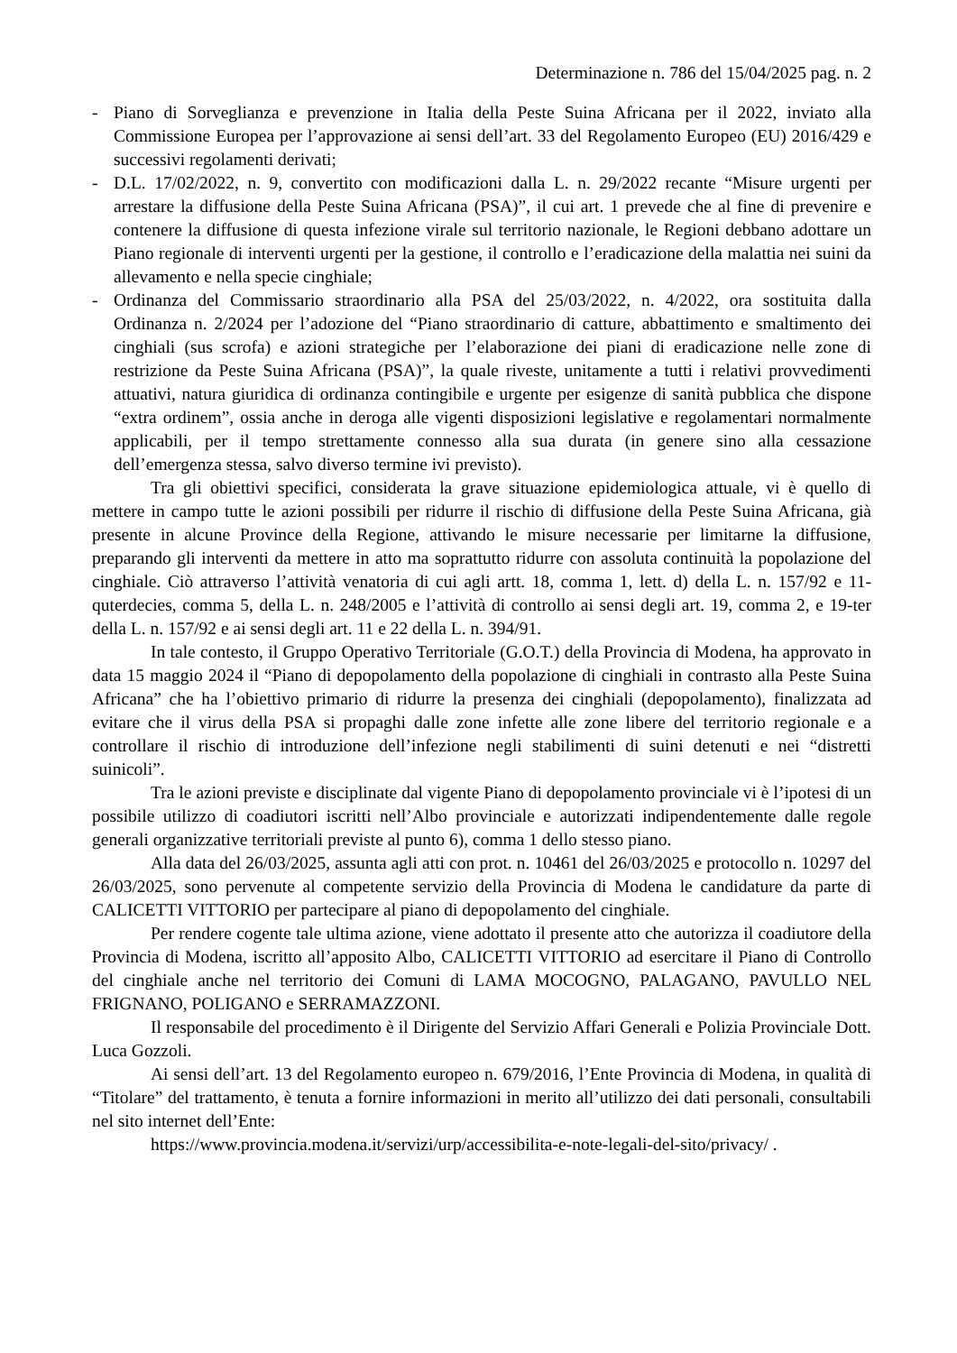Determinazione n. 786 del 15/04/2025 pag. n. 2
- Piano di Sorveglianza e prevenzione in Italia della Peste Suina Africana per il 2022, inviato alla Commissione Europea per l’approvazione ai sensi dell’art. 33 del Regolamento Europeo (EU) 2016/429 e successivi regolamenti derivati;
- D.L. 17/02/2022, n. 9, convertito con modificazioni dalla L. n. 29/2022 recante “Misure urgenti per arrestare la diffusione della Peste Suina Africana (PSA)”, il cui art. 1 prevede che al fine di prevenire e contenere la diffusione di questa infezione virale sul territorio nazionale, le Regioni debbano adottare un Piano regionale di interventi urgenti per la gestione, il controllo e l’eradicazione della malattia nei suini da allevamento e nella specie cinghiale;
- Ordinanza del Commissario straordinario alla PSA del 25/03/2022, n. 4/2022, ora sostituita dalla Ordinanza n. 2/2024 per l’adozione del “Piano straordinario di catture, abbattimento e smaltimento dei cinghiali (sus scrofa) e azioni strategiche per l’elaborazione dei piani di eradicazione nelle zone di restrizione da Peste Suina Africana (PSA)”, la quale riveste, unitamente a tutti i relativi provvedimenti attuativi, natura giuridica di ordinanza contingibile e urgente per esigenze di sanità pubblica che dispone “extra ordinem”, ossia anche in deroga alle vigenti disposizioni legislative e regolamentari normalmente applicabili, per il tempo strettamente connesso alla sua durata (in genere sino alla cessazione dell’emergenza stessa, salvo diverso termine ivi previsto).
Tra gli obiettivi specifici, considerata la grave situazione epidemiologica attuale, vi è quello di mettere in campo tutte le azioni possibili per ridurre il rischio di diffusione della Peste Suina Africana, già presente in alcune Province della Regione, attivando le misure necessarie per limitarne la diffusione, preparando gli interventi da mettere in atto ma soprattutto ridurre con assoluta continuità la popolazione del cinghiale. Ciò attraverso l’attività venatoria di cui agli artt. 18, comma 1, lett. d) della L. n. 157/92 e 11-quterdecies, comma 5, della L. n. 248/2005 e l’attività di controllo ai sensi degli art. 19, comma 2, e 19-ter della L. n. 157/92 e ai sensi degli art. 11 e 22 della L. n. 394/91.
In tale contesto, il Gruppo Operativo Territoriale (G.O.T.) della Provincia di Modena, ha approvato in data 15 maggio 2024 il “Piano di depopolamento della popolazione di cinghiali in contrasto alla Peste Suina Africana” che ha l’obiettivo primario di ridurre la presenza dei cinghiali (depopolamento), finalizzata ad evitare che il virus della PSA si propaghi dalle zone infette alle zone libere del territorio regionale e a controllare il rischio di introduzione dell’infezione negli stabilimenti di suini detenuti e nei “distretti suinicoli”.
Tra le azioni previste e disciplinate dal vigente Piano di depopolamento provinciale vi è l’ipotesi di un possibile utilizzo di coadiutori iscritti nell’Albo provinciale e autorizzati indipendentemente dalle regole generali organizzative territoriali previste al punto 6), comma 1 dello stesso piano.
Alla data del 26/03/2025, assunta agli atti con prot. n. 10461 del 26/03/2025 e protocollo n. 10297 del 26/03/2025, sono pervenute al competente servizio della Provincia di Modena le candidature da parte di CALICETTI VITTORIO per partecipare al piano di depopolamento del cinghiale.
Per rendere cogente tale ultima azione, viene adottato il presente atto che autorizza il coadiutore della Provincia di Modena, iscritto all’apposito Albo, CALICETTI VITTORIO ad esercitare il Piano di Controllo del cinghiale anche nel territorio dei Comuni di LAMA MOCOGNO, PALAGANO, PAVULLO NEL FRIGNANO, POLIGANO e SERRAMAZZONI.
Il responsabile del procedimento è il Dirigente del Servizio Affari Generali e Polizia Provinciale Dott. Luca Gozzoli.
Ai sensi dell’art. 13 del Regolamento europeo n. 679/2016, l’Ente Provincia di Modena, in qualità di “Titolare” del trattamento, è tenuta a fornire informazioni in merito all’utilizzo dei dati personali, consultabili nel sito internet dell’Ente:
https://www.provincia.modena.it/servizi/urp/accessibilita-e-note-legali-del-sito/privacy/ .